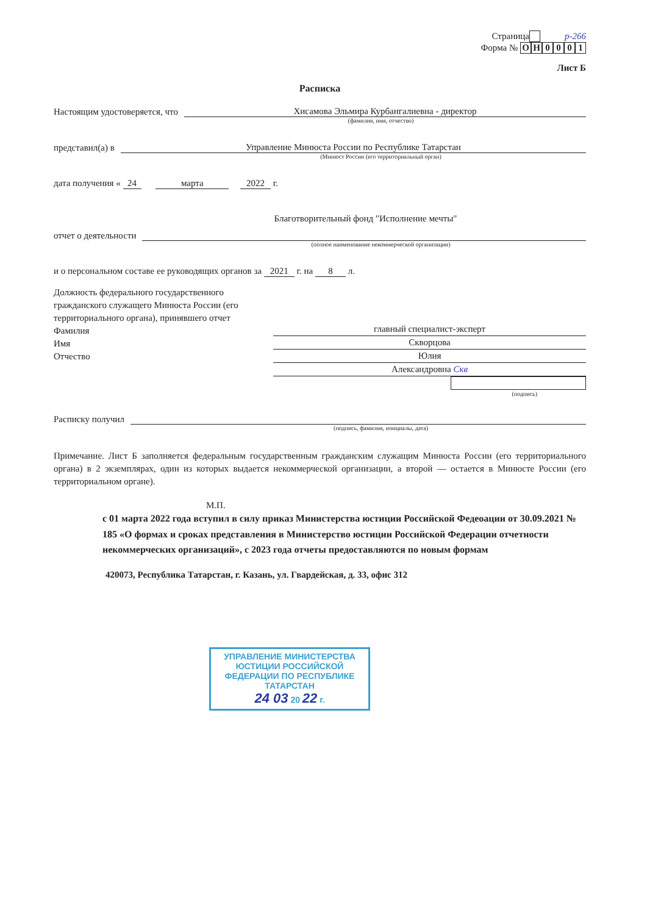Страница р-266
Форма № ОН 0001
Лист Б
Расписка
Настоящим удостоверяется, что Хисамова Эльмира Курбангалиевна - директор
(фамилия, имя, отчество)
представил(а) в Управление Минюста России по Республике Татарстан
(Минюст России (его территориальный орган)
дата получения « 24 марта 2022 г.
Благотворительный фонд "Исполнение мечты"
отчет о деятельности
(полное наименование некоммерческой организации)
и о персональном составе ее руководящих органов за 2021 г. на 8 л.
Должность федерального государственного гражданского служащего Минюста России (его территориального органа), принявшего отчет
Фамилия
Имя
Отчество
главный специалист-эксперт
Скворцова
Юлия
Александровна Скв
(подпись)
Расписку получил
(подпись, фамилия, инициалы, дата)
Примечание. Лист Б заполняется федеральным государственным гражданским служащим Минюста России (его территориального органа) в 2 экземплярах, один из которых выдается некоммерческой организации, а второй — остается в Минюсте России (его территориальном органе).
М.П.
с 01 марта 2022 года вступил в силу приказ Министерства юстиции Российской Федеоации от 30.09.2021 № 185 «О формах и сроках представления в Министерство юстиции Российской Федерации отчетности некоммерческих организаций», с 2023 года отчеты предоставляются по новым формам
420073, Республика Татарстан, г. Казань, ул. Гвардейская, д. 33, офис 312
УПРАВЛЕНИЕ МИНИСТЕРСТВА ЮСТИЦИИ РОССИЙСКОЙ ФЕДЕРАЦИИ ПО РЕСПУБЛИКЕ ТАТАРСТАН
24 03 20 22 г.